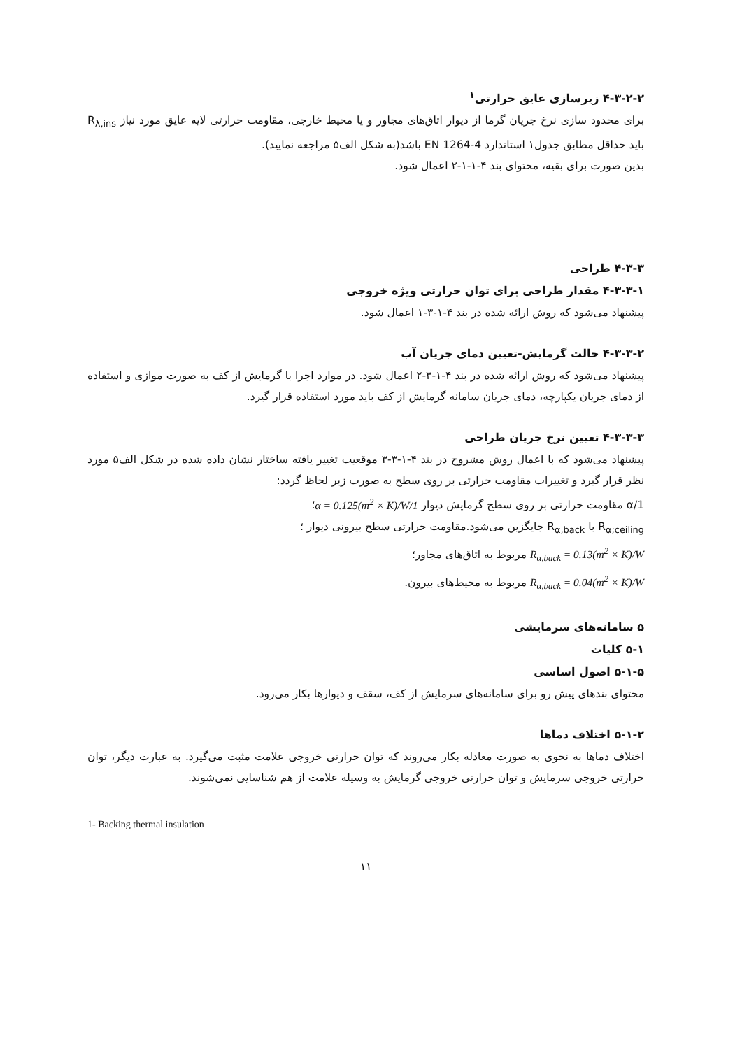۴-۳-۲-۲ زیرسازی عایق حرارتی<sup>۱</sup>
برای محدود سازی نرخ جریان گرما از دیوار اتاق‌های مجاور و یا محیط خارجی، مقاومت حرارتی لایه عایق مورد نیاز R<sub>λ,ins</sub> باید حداقل مطابق جدول۱ استاندارد EN 1264-4 باشد(به شکل الف۵ مراجعه نمایید).
بدین صورت برای بقیه، محتوای بند ۴-۱-۱-۲ اعمال شود.
۴-۳-۳ طراحی
۴-۳-۳-۱ مقدار طراحی برای توان حرارتی ویژه خروجی
پیشنهاد می‌شود که روش ارائه شده در بند ۴-۱-۳-۱ اعمال شود.
۴-۳-۳-۲ حالت گرمایش-تعیین دمای جریان آب
پیشنهاد می‌شود که روش ارائه شده در بند ۴-۱-۳-۲ اعمال شود. در موارد اجرا با گرمایش از کف به صورت موازی و استفاده از دمای جریان یکپارچه، دمای جریان سامانه گرمایش از کف باید مورد استفاده قرار گیرد.
۴-۳-۳-۳ تعیین نرخ جریان طراحی
پیشنهاد می‌شود که با اعمال روش مشروح در بند ۴-۱-۳-۳ موقعیت تغییر یافته ساختار نشان داده شده در شکل الف۵ مورد نظر قرار گیرد و تغییرات مقاومت حرارتی بر روی سطح به صورت زیر لحاظ گردد:
1/α مقاومت حرارتی بر روی سطح گرمایش دیوار 1/α = 0.125(m<sup>2</sup> × K)/W؛
R<sub>α;ceiling</sub> با R<sub>α,back</sub> جایگزین می‌شود.مقاومت حرارتی سطح بیرونی دیوار ؛
R<sub>α,back</sub> = 0.13(m<sup>2</sup> × K)/W مربوط به اتاق‌های مجاور؛
R<sub>α,back</sub> = 0.04(m<sup>2</sup> × K)/W مربوط به محیط‌های بیرون.
۵ سامانه‌های سرمایشی
۵-۱ کلیات
۵-۱-۵ اصول اساسی
محتوای بندهای پیش رو برای سامانه‌های سرمایش از کف، سقف و دیوارها بکار می‌رود.
۵-۱-۲ اختلاف دماها
اختلاف دماها به نحوی به صورت معادله بکار می‌روند که توان حرارتی خروجی علامت مثبت می‌گیرد. به عبارت دیگر، توان حرارتی خروجی سرمایش و توان حرارتی خروجی گرمایش به وسیله علامت از هم شناسایی نمی‌شوند.
1- Backing thermal insulation
۱۱